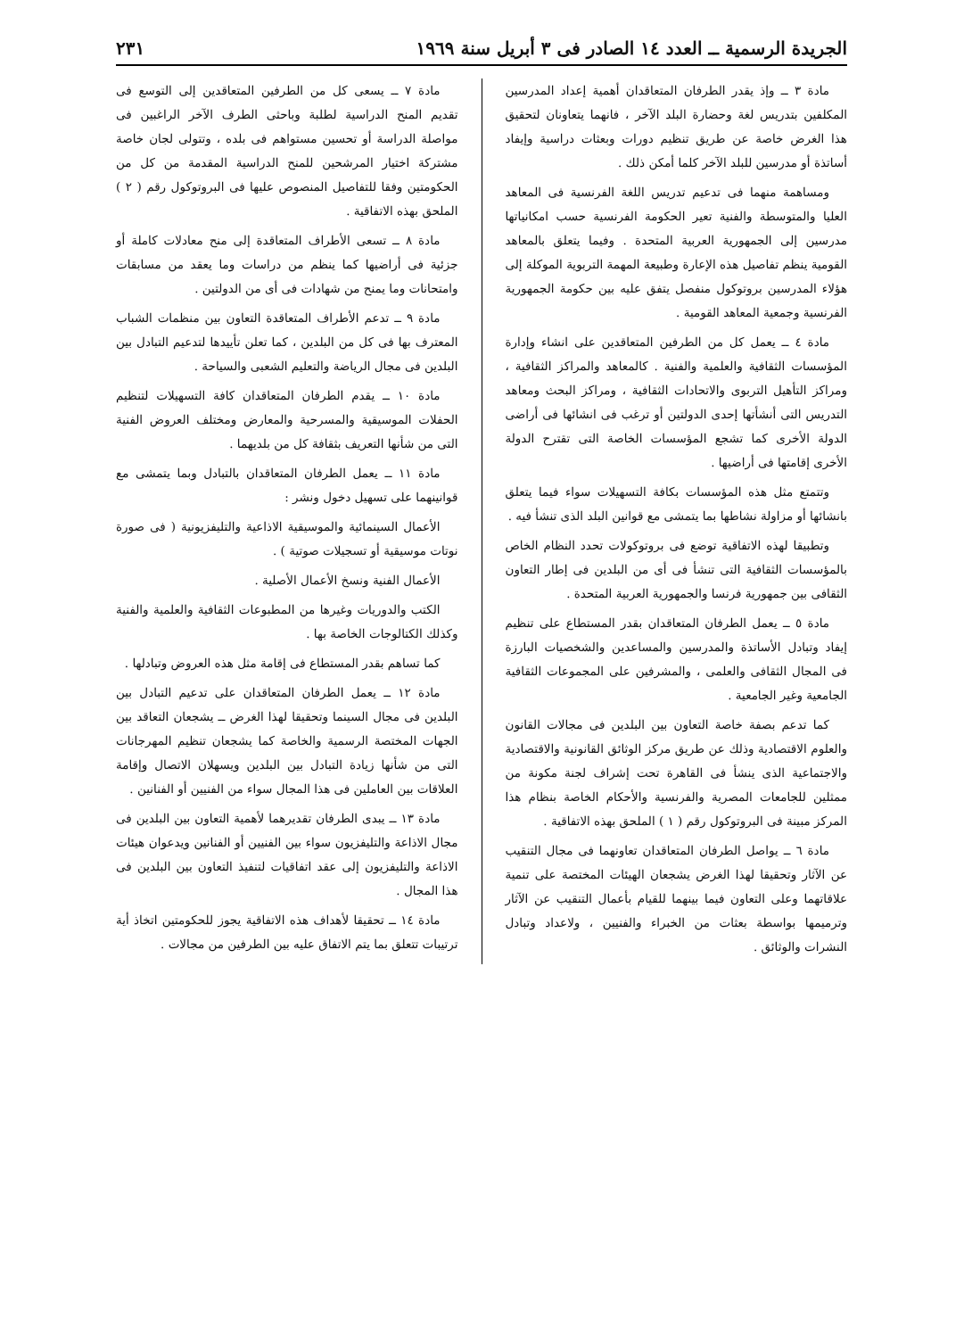الجريدة الرسمية ــ العدد ١٤ الصادر فى ٣ أبريل سنة ١٩٦٩ ٢٣١
مادة ٣ ــ وإذ يقدر الطرفان المتعاقدان أهمية إعداد المدرسين المكلفين بتدريس لغة وحضارة البلد الآخر ، فانهما يتعاونان لتحقيق هذا الغرض خاصة عن طريق تنظيم دورات وبعثات دراسية وإيفاد أساتذة أو مدرسين للبلد الآخر كلما أمكن ذلك .
ومساهمة منهما فى تدعيم تدريس اللغة الفرنسية فى المعاهد العليا والمتوسطة والفنية تعير الحكومة الفرنسية حسب امكانياتها مدرسين إلى الجمهورية العربية المتحدة . وفيما يتعلق بالمعاهد القومية ينظم تفاصيل هذه الإعارة وطبيعة المهمة التربوية الموكلة إلى هؤلاء المدرسين بروتوكول منفصل يتفق عليه بين حكومة الجمهورية الفرنسية وجمعية المعاهد القومية .
مادة ٤ ــ يعمل كل من الطرفين المتعاقدين على انشاء وإدارة المؤسسات الثقافية والعلمية والفنية . كالمعاهد والمراكز الثقافية ، ومراكز التأهيل التربوى والاتحادات الثقافية ، ومراكز البحث ومعاهد التدريس التى أنشأتها إحدى الدولتين أو ترغب فى انشائها فى أراضى الدولة الأخرى كما تشجع المؤسسات الخاصة التى تقترح الدولة الأخرى إقامتها فى أراضيها .
وتتمتع مثل هذه المؤسسات بكافة التسهيلات سواء فيما يتعلق بانشائها أو مزاولة نشاطها بما يتمشى مع قوانين البلد الذى تنشأ فيه .
وتطبيقا لهذه الاتفاقية توضع فى بروتوكولات تحدد النظام الخاص بالمؤسسات الثقافية التى تنشأ فى أى من البلدين فى إطار التعاون الثقافى بين جمهورية فرنسا والجمهورية العربية المتحدة .
مادة ٥ ــ يعمل الطرفان المتعاقدان بقدر المستطاع على تنظيم إيفاد وتبادل الأساتذة والمدرسين والمساعدين والشخصيات البارزة فى المجال الثقافى والعلمى ، والمشرفين على المجموعات الثقافية الجامعية وغير الجامعية .
كما تدعم بصفة خاصة التعاون بين البلدين فى مجالات القانون والعلوم الاقتصادية وذلك عن طريق مركز الوثائق القانونية والاقتصادية والاجتماعية الذى ينشأ فى القاهرة تحت إشراف لجنة مكونة من ممثلين للجامعات المصرية والفرنسية والأحكام الخاصة بنظام هذا المركز مبينة فى البروتوكول رقم ( ١ ) الملحق بهذه الاتفاقية .
مادة ٦ ــ يواصل الطرفان المتعاقدان تعاونهما فى مجال التنقيب عن الآثار وتحقيقا لهذا الغرض يشجعان الهيئات المختصة على تنمية علاقاتهما وعلى التعاون فيما بينهما للقيام بأعمال التنقيب عن الآثار وترميمها بواسطة بعثات من الخبراء والفنيين ، ولاعداد وتبادل النشرات والوثائق .
مادة ٧ ــ يسعى كل من الطرفين المتعاقدين إلى التوسع فى تقديم المنح الدراسية لطلبة وباحثى الطرف الآخر الراغبين فى مواصلة الدراسة أو تحسين مستواهم فى بلده ، وتتولى لجان خاصة مشتركة اختيار المرشحين للمنح الدراسية المقدمة من كل من الحكومتين وفقا للتفاصيل المنصوص عليها فى البروتوكول رقم ( ٢ ) الملحق بهذه الاتفاقية .
مادة ٨ ــ تسعى الأطراف المتعاقدة إلى منح معادلات كاملة أو جزئية فى أراضيها كما ينظم من دراسات وما يعقد من مسابقات وامتحانات وما يمنح من شهادات فى أى من الدولتين .
مادة ٩ ــ تدعم الأطراف المتعاقدة التعاون بين منظمات الشباب المعترف بها فى كل من البلدين ، كما تعلن تأييدها لتدعيم التبادل بين البلدين فى مجال الرياضة والتعليم الشعبى والسياحة .
مادة ١٠ ــ يقدم الطرفان المتعاقدان كافة التسهيلات لتنظيم الحفلات الموسيقية والمسرحية والمعارض ومختلف العروض الفنية التى من شأنها التعريف بثقافة كل من بلديهما .
مادة ١١ ــ يعمل الطرفان المتعاقدان بالتبادل وبما يتمشى مع قوانينهما على تسهيل دخول ونشر :
الأعمال السينمائية والموسيقية الاذاعية والتليفزيونية ( فى صورة نوتات موسيقية أو تسجيلات صوتية ) .
الأعمال الفنية ونسخ الأعمال الأصلية .
الكتب والدوريات وغيرها من المطبوعات الثقافية والعلمية والفنية وكذلك الكتالوجات الخاصة بها .
كما تساهم بقدر المستطاع فى إقامة مثل هذه العروض وتبادلها .
مادة ١٢ ــ يعمل الطرفان المتعاقدان على تدعيم التبادل بين البلدين فى مجال السينما وتحقيقا لهذا الغرض ــ يشجعان التعاقد بين الجهات المختصة الرسمية والخاصة كما يشجعان تنظيم المهرجانات التى من شأنها زيادة التبادل بين البلدين ويسهلان الاتصال وإقامة العلاقات بين العاملين فى هذا المجال سواء من الفنيين أو الفنانين .
مادة ١٣ ــ يبدى الطرفان تقديرهما لأهمية التعاون بين البلدين فى مجال الاذاعة والتليفزيون سواء بين الفنيين أو الفنانين ويدعوان هيئات الاذاعة والتليفزيون إلى عقد اتفاقيات لتنفيذ التعاون بين البلدين فى هذا المجال .
مادة ١٤ ــ تحقيقا لأهداف هذه الاتفاقية يجوز للحكومتين اتخاذ أية ترتيبات تتعلق بما يتم الاتفاق عليه بين الطرفين من مجالات .